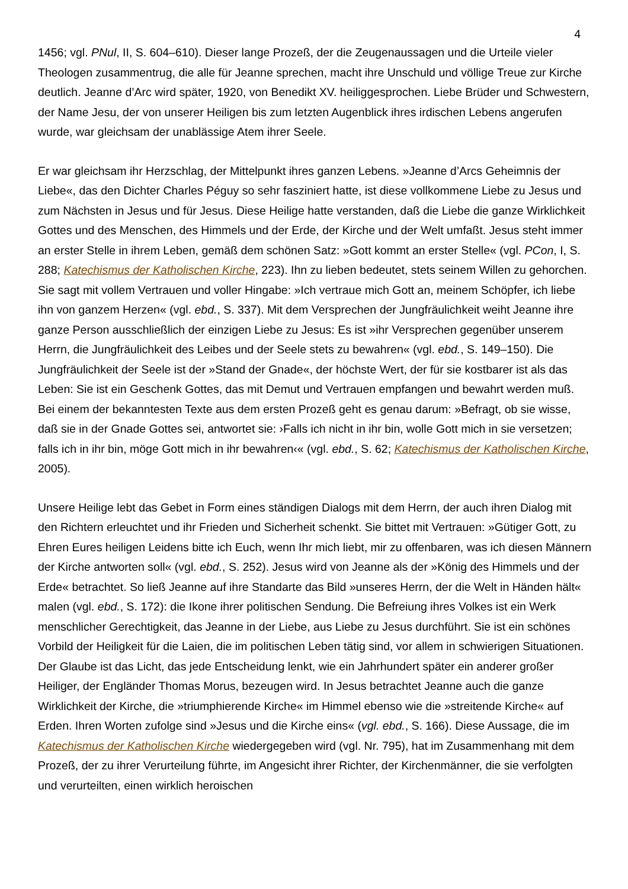4
1456; vgl. PNul, II, S. 604–610). Dieser lange Prozeß, der die Zeugenaussagen und die Urteile vieler Theologen zusammentrug, die alle für Jeanne sprechen, macht ihre Unschuld und völlige Treue zur Kirche deutlich. Jeanne d’Arc wird später, 1920, von Benedikt XV. heiliggesprochen. Liebe Brüder und Schwestern, der Name Jesu, der von unserer Heiligen bis zum letzten Augenblick ihres irdischen Lebens angerufen wurde, war gleichsam der unablässige Atem ihrer Seele.
Er war gleichsam ihr Herzschlag, der Mittelpunkt ihres ganzen Lebens. »Jeanne d’Arcs Geheimnis der Liebe«, das den Dichter Charles Péguy so sehr fasziniert hatte, ist diese vollkommene Liebe zu Jesus und zum Nächsten in Jesus und für Jesus. Diese Heilige hatte verstanden, daß die Liebe die ganze Wirklichkeit Gottes und des Menschen, des Himmels und der Erde, der Kirche und der Welt umfaßt. Jesus steht immer an erster Stelle in ihrem Leben, gemäß dem schönen Satz: »Gott kommt an erster Stelle« (vgl. PCon, I, S. 288; Katechismus der Katholischen Kirche, 223). Ihn zu lieben bedeutet, stets seinem Willen zu gehorchen. Sie sagt mit vollem Vertrauen und voller Hingabe: »Ich vertraue mich Gott an, meinem Schöpfer, ich liebe ihn von ganzem Herzen« (vgl. ebd., S. 337). Mit dem Versprechen der Jungfräulichkeit weiht Jeanne ihre ganze Person ausschließlich der einzigen Liebe zu Jesus: Es ist »ihr Versprechen gegenüber unserem Herrn, die Jungfräulichkeit des Leibes und der Seele stets zu bewahren« (vgl. ebd., S. 149–150). Die Jungfräulichkeit der Seele ist der »Stand der Gnade«, der höchste Wert, der für sie kostbarer ist als das Leben: Sie ist ein Geschenk Gottes, das mit Demut und Vertrauen empfangen und bewahrt werden muß. Bei einem der bekanntesten Texte aus dem ersten Prozeß geht es genau darum: »Befragt, ob sie wisse, daß sie in der Gnade Gottes sei, antwortet sie: ›Falls ich nicht in ihr bin, wolle Gott mich in sie versetzen; falls ich in ihr bin, möge Gott mich in ihr bewahren‹« (vgl. ebd., S. 62; Katechismus der Katholischen Kirche, 2005).
Unsere Heilige lebt das Gebet in Form eines ständigen Dialogs mit dem Herrn, der auch ihren Dialog mit den Richtern erleuchtet und ihr Frieden und Sicherheit schenkt. Sie bittet mit Vertrauen: »Gütiger Gott, zu Ehren Eures heiligen Leidens bitte ich Euch, wenn Ihr mich liebt, mir zu offenbaren, was ich diesen Männern der Kirche antworten soll« (vgl. ebd., S. 252). Jesus wird von Jeanne als der »König des Himmels und der Erde« betrachtet. So ließ Jeanne auf ihre Standarte das Bild »unseres Herrn, der die Welt in Händen hält« malen (vgl. ebd., S. 172): die Ikone ihrer politischen Sendung. Die Befreiung ihres Volkes ist ein Werk menschlicher Gerechtigkeit, das Jeanne in der Liebe, aus Liebe zu Jesus durchführt. Sie ist ein schönes Vorbild der Heiligkeit für die Laien, die im politischen Leben tätig sind, vor allem in schwierigen Situationen. Der Glaube ist das Licht, das jede Entscheidung lenkt, wie ein Jahrhundert später ein anderer großer Heiliger, der Engländer Thomas Morus, bezeugen wird. In Jesus betrachtet Jeanne auch die ganze Wirklichkeit der Kirche, die »triumphierende Kirche« im Himmel ebenso wie die »streitende Kirche« auf Erden. Ihren Worten zufolge sind »Jesus und die Kirche eins« (vgl. ebd., S. 166). Diese Aussage, die im Katechismus der Katholischen Kirche wiedergegeben wird (vgl. Nr. 795), hat im Zusammenhang mit dem Prozeß, der zu ihrer Verurteilung führte, im Angesicht ihrer Richter, der Kirchenmänner, die sie verfolgten und verurteilten, einen wirklich heroischen